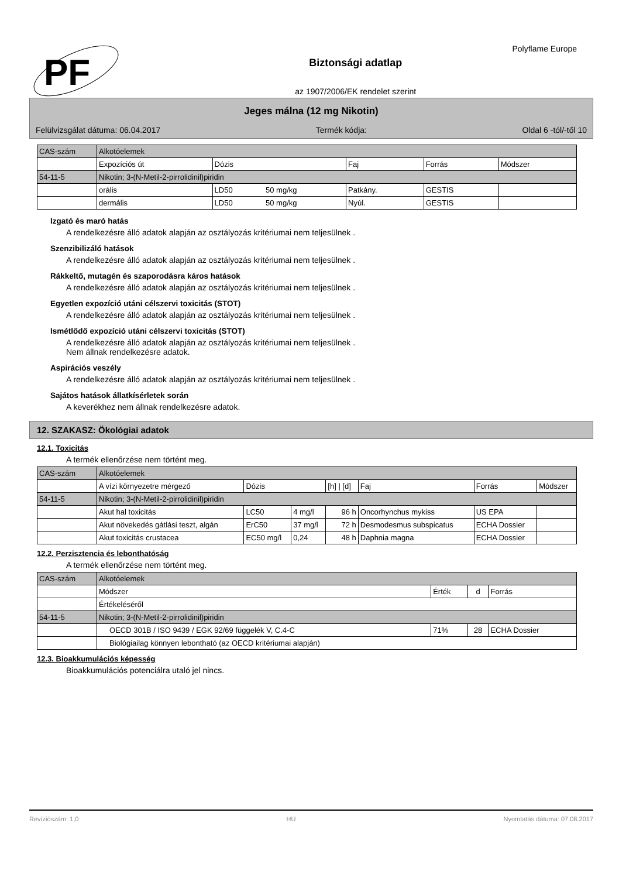PF
Biztonsági adatlap
az 1907/2006/EK rendelet szerint
Polyflame Europe
Jeges málna (12 mg Nikotin)
Felülvizsgálat dátuma: 06.04.2017 Termék kódja: Oldal 6 -tól/-től 10
| CAS-szám | Alkotóelemek | | | | | |
| --- | --- | --- | --- | --- | --- | --- |
| | Expozíciós út | Dózis | | Faj | Forrás | Módszer |
| 54-11-5 | Nikotin; 3-(N-Metil-2-pirrolidinil)piridin | | | | | |
| | orális | LD50 | 50 mg/kg | Patkány. | GESTIS | |
| | dermális | LD50 | 50 mg/kg | Nyúl. | GESTIS | |
Izgató és maró hatás
A rendelkezésre álló adatok alapján az osztályozás kritériumai nem teljesülnek .
Szenzibilizáló hatások
A rendelkezésre álló adatok alapján az osztályozás kritériumai nem teljesülnek .
Rákkeltő, mutagén és szaporodásra káros hatások
A rendelkezésre álló adatok alapján az osztályozás kritériumai nem teljesülnek .
Egyetlen expozíció utáni célszervi toxicitás (STOT)
A rendelkezésre álló adatok alapján az osztályozás kritériumai nem teljesülnek .
Ismétlődő expozíció utáni célszervi toxicitás (STOT)
A rendelkezésre álló adatok alapján az osztályozás kritériumai nem teljesülnek .
Nem állnak rendelkezésre adatok.
Aspirációs veszély
A rendelkezésre álló adatok alapján az osztályozás kritériumai nem teljesülnek .
Sajátos hatások állatkísérletek során
A keverékhez nem állnak rendelkezésre adatok.
12. SZAKASZ: Ökológiai adatok
12.1. Toxicitás
A termék ellenőrzése nem történt meg.
| CAS-szám | Alkotóelemek | | | | | | |
| --- | --- | --- | --- | --- | --- | --- | --- |
| | A vízi környezetre mérgező | Dózis | | [h] / [d] | Faj | Forrás | Módszer |
| 54-11-5 | Nikotin; 3-(N-Metil-2-pirrolidinil)piridin | | | | | | |
| | Akut hal toxicitás | LC50 | 4 mg/l | 96 h | Oncorhynchus mykiss | US EPA | |
| | Akut növekedés gátlási teszt, algán | ErC50 | 37 mg/l | 72 h | Desmodesmus subspicatus | ECHA Dossier | |
| | Akut toxicitás crustacea | EC50 mg/l | 0,24 | 48 h | Daphnia magna | ECHA Dossier | |
12.2. Perzisztencia és lebonthatóság
A termék ellenőrzése nem történt meg.
| CAS-szám | Alkotóelemek | | | |
| --- | --- | --- | --- | --- |
| | Módszer | Érték | d | Forrás |
| | Értékeléséről | | | |
| 54-11-5 | Nikotin; 3-(N-Metil-2-pirrolidinil)piridin | | | |
| | OECD 301B / ISO 9439 / EGK 92/69 függelék V, C.4-C | 71% | 28 | ECHA Dossier |
| | Biológiailag könnyen lebontható (az OECD kritériumai alapján) | | | |
12.3. Bioakkumulációs képesség
Bioakkumulációs potenciálra utaló jel nincs.
Revíziószám: 1,0 HU Nyomtatás dátuma: 07.08.2017